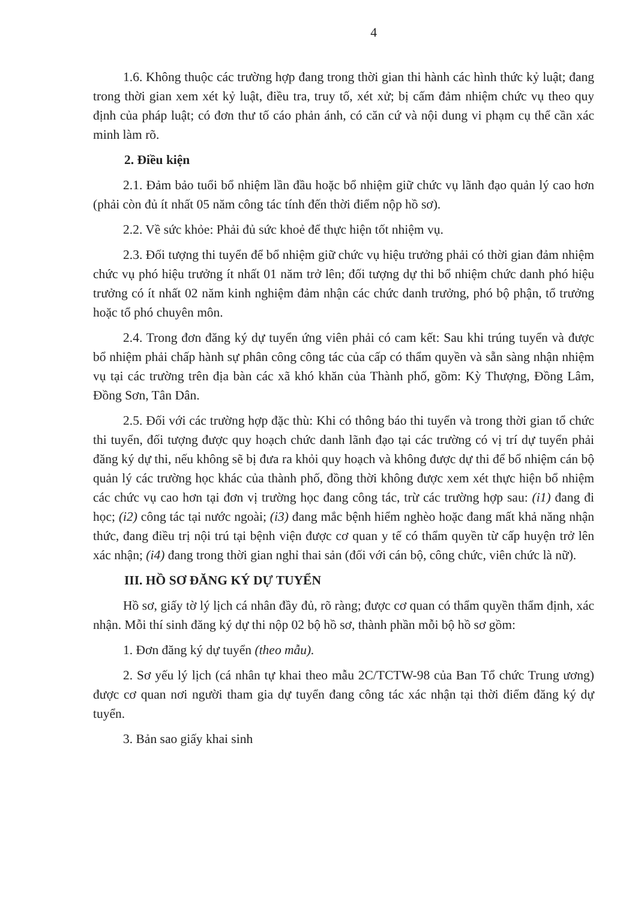4
1.6. Không thuộc các trường hợp đang trong thời gian thi hành các hình thức kỷ luật; đang trong thời gian xem xét kỷ luật, điều tra, truy tố, xét xử; bị cấm đảm nhiệm chức vụ theo quy định của pháp luật; có đơn thư tố cáo phản ánh, có căn cứ và nội dung vi phạm cụ thể cần xác minh làm rõ.
2. Điều kiện
2.1. Đảm bảo tuổi bổ nhiệm lần đầu hoặc bổ nhiệm giữ chức vụ lãnh đạo quản lý cao hơn (phải còn đủ ít nhất 05 năm công tác tính đến thời điểm nộp hồ sơ).
2.2. Về sức khỏe: Phải đủ sức khoẻ để thực hiện tốt nhiệm vụ.
2.3. Đối tượng thi tuyển để bổ nhiệm giữ chức vụ hiệu trưởng phải có thời gian đảm nhiệm chức vụ phó hiệu trưởng ít nhất 01 năm trở lên; đối tượng dự thi bổ nhiệm chức danh phó hiệu trưởng có ít nhất 02 năm kinh nghiệm đảm nhận các chức danh trưởng, phó bộ phận, tổ trưởng hoặc tổ phó chuyên môn.
2.4. Trong đơn đăng ký dự tuyển ứng viên phải có cam kết: Sau khi trúng tuyển và được bổ nhiệm phải chấp hành sự phân công công tác của cấp có thẩm quyền và sẵn sàng nhận nhiệm vụ tại các trường trên địa bàn các xã khó khăn của Thành phố, gồm: Kỳ Thượng, Đồng Lâm, Đồng Sơn, Tân Dân.
2.5. Đối với các trường hợp đặc thù: Khi có thông báo thi tuyển và trong thời gian tổ chức thi tuyển, đối tượng được quy hoạch chức danh lãnh đạo tại các trường có vị trí dự tuyển phải đăng ký dự thi, nếu không sẽ bị đưa ra khỏi quy hoạch và không được dự thi để bổ nhiệm cán bộ quản lý các trường học khác của thành phố, đồng thời không được xem xét thực hiện bổ nhiệm các chức vụ cao hơn tại đơn vị trường học đang công tác, trừ các trường hợp sau: (i1) đang đi học; (i2) công tác tại nước ngoài; (i3) đang mắc bệnh hiểm nghèo hoặc đang mất khả năng nhận thức, đang điều trị nội trú tại bệnh viện được cơ quan y tế có thẩm quyền từ cấp huyện trở lên xác nhận; (i4) đang trong thời gian nghỉ thai sản (đối với cán bộ, công chức, viên chức là nữ).
III. HỒ SƠ ĐĂNG KÝ DỰ TUYỂN
Hồ sơ, giấy tờ lý lịch cá nhân đầy đủ, rõ ràng; được cơ quan có thẩm quyền thẩm định, xác nhận. Mỗi thí sinh đăng ký dự thi nộp 02 bộ hồ sơ, thành phần mỗi bộ hồ sơ gồm:
1. Đơn đăng ký dự tuyển (theo mẫu).
2. Sơ yếu lý lịch (cá nhân tự khai theo mẫu 2C/TCTW-98 của Ban Tổ chức Trung ương) được cơ quan nơi người tham gia dự tuyển đang công tác xác nhận tại thời điểm đăng ký dự tuyển.
3. Bản sao giấy khai sinh